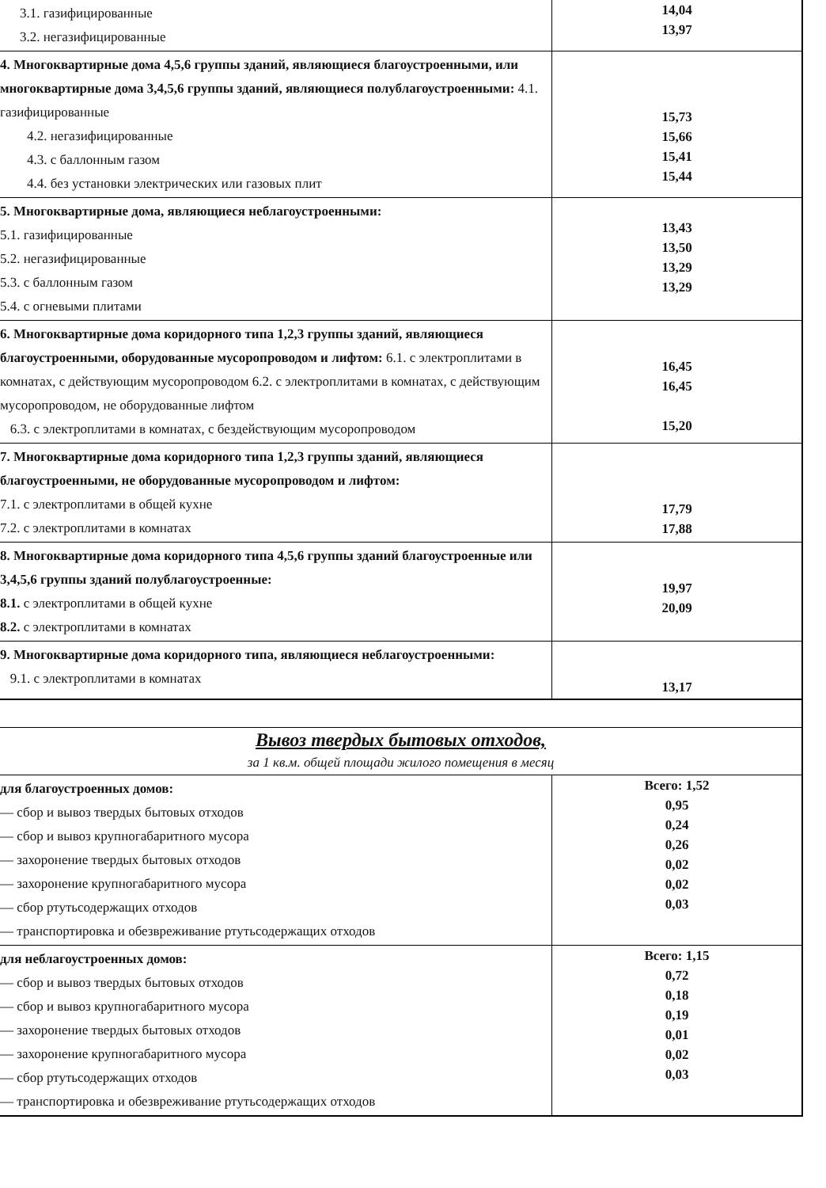| 3.1. газифицированные 3.2. негазифицированные | 14,04 13,97 |
| 4. Многоквартирные дома 4,5,6 группы зданий, являющиеся благоустроенными, или многоквартирные дома 3,4,5,6 группы зданий, являющиеся полублагоустроенными: 4.1. газифицированные 4.2. негазифицированные 4.3. с баллонным газом 4.4. без установки электрических или газовых плит | 15,73 15,66 15,41 15,44 |
| 5. Многоквартирные дома, являющиеся неблагоустроенными: 5.1. газифицированные 5.2. негазифицированные 5.3. с баллонным газом 5.4. с огневыми плитами | 13,43 13,50 13,29 13,29 |
| 6. Многоквартирные дома коридорного типа 1,2,3 группы зданий, являющиеся благоустроенными, оборудованные мусоропроводом и лифтом: 6.1. с электроплитами в комнатах, с действующим мусоропроводом 6.2. с электроплитами в комнатах, с действующим мусоропроводом, не оборудованные лифтом 6.3. с электроплитами в комнатах, с бездействующим мусоропроводом | 16,45 16,45 15,20 |
| 7. Многоквартирные дома коридорного типа 1,2,3 группы зданий, являющиеся благоустроенными, не оборудованные мусоропроводом и лифтом: 7.1. с электроплитами в общей кухне 7.2. с электроплитами в комнатах | 17,79 17,88 |
| 8. Многоквартирные дома коридорного типа 4,5,6 группы зданий благоустроенные или 3,4,5,6 группы зданий полублагоустроенные: 8.1. с электроплитами в общей кухне 8.2. с электроплитами в комнатах | 19,97 20,09 |
| 9. Многоквартирные дома коридорного типа, являющиеся неблагоустроенными: 9.1. с электроплитами в комнатах | 13,17 |
| Вывоз твердых бытовых отходов, за 1 кв.м. общей площади жилого помещения в месяц | |
| для благоустроенных домов: — сбор и вывоз твердых бытовых отходов — сбор и вывоз крупногабаритного мусора — захоронение твердых бытовых отходов — захоронение крупногабаритного мусора — сбор ртутьсодержащих отходов — транспортировка и обезвреживание ртутьсодержащих отходов | Всего: 1,52 0,95 0,24 0,26 0,02 0,02 0,03 |
| для неблагоустроенных домов: — сбор и вывоз твердых бытовых отходов — сбор и вывоз крупногабаритного мусора — захоронение твердых бытовых отходов — захоронение крупногабаритного мусора — сбор ртутьсодержащих отходов — транспортировка и обезвреживание ртутьсодержащих отходов | Всего: 1,15 0,72 0,18 0,19 0,01 0,02 0,03 |